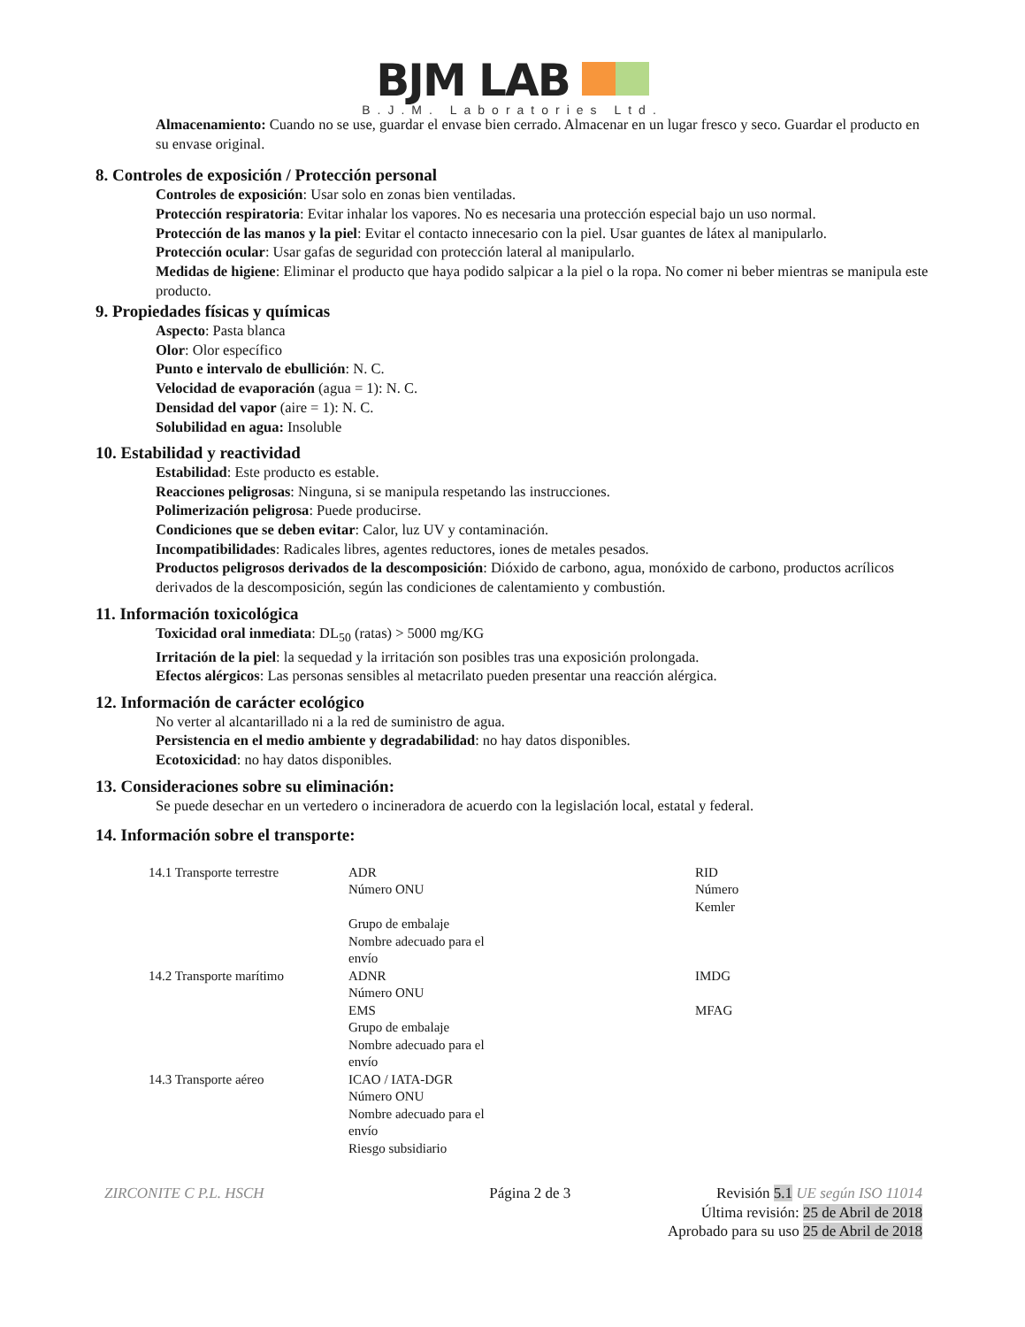BJM LAB
B.J.M. Laboratories Ltd.
Almacenamiento: Cuando no se use, guardar el envase bien cerrado. Almacenar en un lugar fresco y seco. Guardar el producto en su envase original.
8. Controles de exposición / Protección personal
Controles de exposición: Usar solo en zonas bien ventiladas.
Protección respiratoria: Evitar inhalar los vapores. No es necesaria una protección especial bajo un uso normal.
Protección de las manos y la piel: Evitar el contacto innecesario con la piel. Usar guantes de látex al manipularlo.
Protección ocular: Usar gafas de seguridad con protección lateral al manipularlo.
Medidas de higiene: Eliminar el producto que haya podido salpicar a la piel o la ropa. No comer ni beber mientras se manipula este producto.
9. Propiedades físicas y químicas
Aspecto: Pasta blanca
Olor: Olor específico
Punto e intervalo de ebullición: N. C.
Velocidad de evaporación (agua = 1): N. C.
Densidad del vapor (aire = 1): N. C.
Solubilidad en agua: Insoluble
10. Estabilidad y reactividad
Estabilidad: Este producto es estable.
Reacciones peligrosas: Ninguna, si se manipula respetando las instrucciones.
Polimerización peligrosa: Puede producirse.
Condiciones que se deben evitar: Calor, luz UV y contaminación.
Incompatibilidades: Radicales libres, agentes reductores, iones de metales pesados.
Productos peligrosos derivados de la descomposición: Dióxido de carbono, agua, monóxido de carbono, productos acrílicos derivados de la descomposición, según las condiciones de calentamiento y combustión.
11. Información toxicológica
Toxicidad oral inmediata: DL<sub>50</sub> (ratas) > 5000 mg/KG
Irritación de la piel: la sequedad y la irritación son posibles tras una exposición prolongada.
Efectos alérgicos: Las personas sensibles al metacrilato pueden presentar una reacción alérgica.
12. Información de carácter ecológico
No verter al alcantarillado ni a la red de suministro de agua.
Persistencia en el medio ambiente y degradabilidad: no hay datos disponibles.
Ecotoxicidad: no hay datos disponibles.
13. Consideraciones sobre su eliminación:
Se puede desechar en un vertedero o incineradora de acuerdo con la legislación local, estatal y federal.
14. Información sobre el transporte:
| 14.1 Transporte terrestre | ADR Número ONU Grupo de embalaje Nombre adecuado para el envío | RID Número Kemler |
| 14.2 Transporte marítimo | ADNR Número ONU EMS Grupo de embalaje Nombre adecuado para el envío | IMDG MFAG |
| 14.3 Transporte aéreo | ICAO / IATA-DGR Número ONU Nombre adecuado para el envío Riesgo subsidiario | |
ZIRCONITE C P.L. HSCH Página 2 de 3 Revisión 5.1 UE según ISO 11014
Última revisión: 25 de Abril de 2018
Aprobado para su uso 25 de Abril de 2018